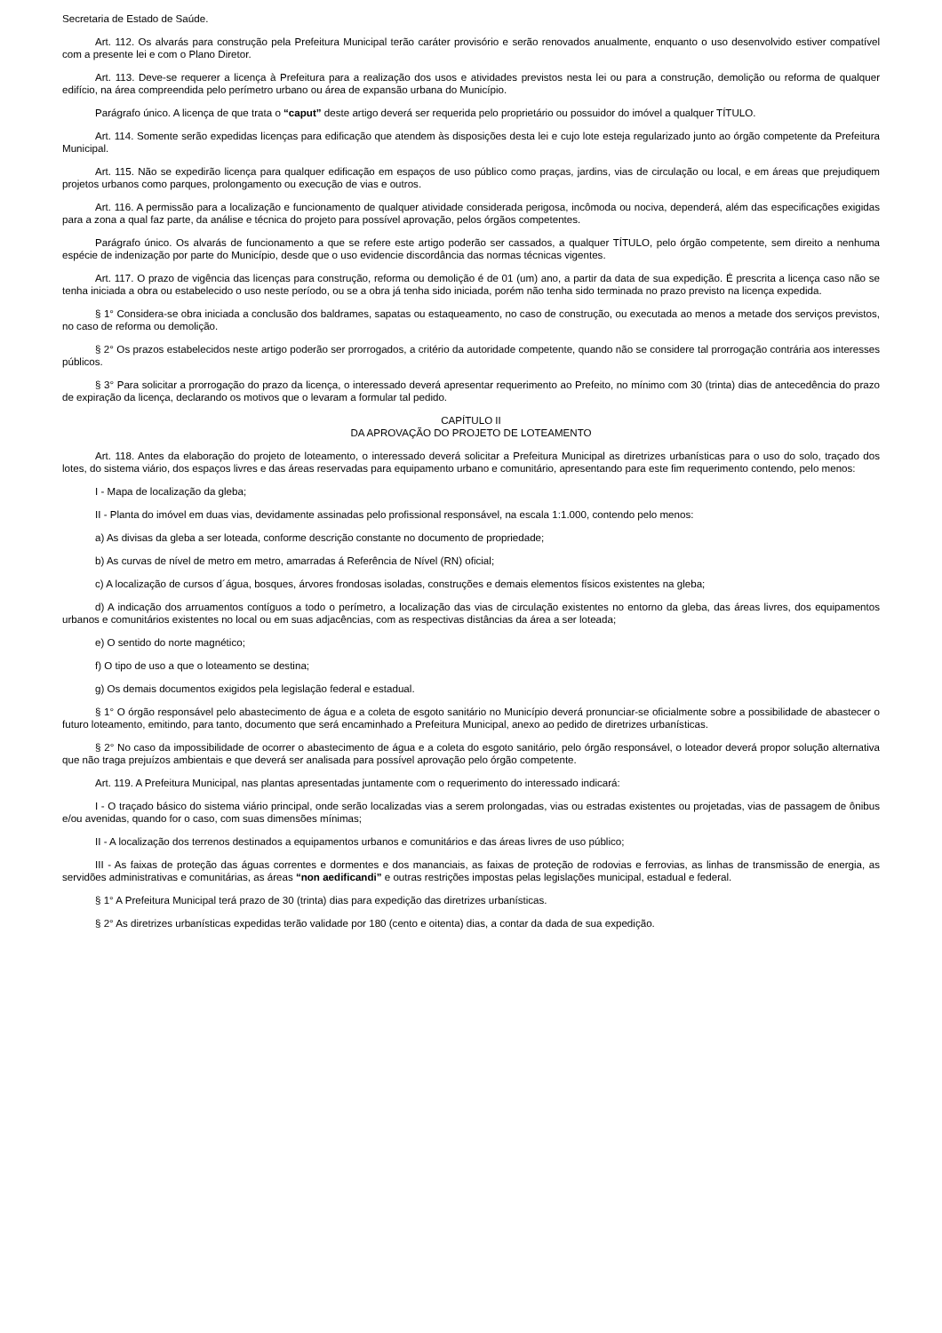Secretaria de Estado de Saúde.
Art. 112. Os alvarás para construção pela Prefeitura Municipal terão caráter provisório e serão renovados anualmente, enquanto o uso desenvolvido estiver compatível com a presente lei e com o Plano Diretor.
Art. 113. Deve-se requerer a licença à Prefeitura para a realização dos usos e atividades previstos nesta lei ou para a construção, demolição ou reforma de qualquer edifício, na área compreendida pelo perímetro urbano ou área de expansão urbana do Município.
Parágrafo único. A licença de que trata o “caput” deste artigo deverá ser requerida pelo proprietário ou possuidor do imóvel a qualquer TÍTULO.
Art. 114. Somente serão expedidas licenças para edificação que atendem às disposições desta lei e cujo lote esteja regularizado junto ao órgão competente da Prefeitura Municipal.
Art. 115. Não se expedirão licença para qualquer edificação em espaços de uso público como praças, jardins, vias de circulação ou local, e em áreas que prejudiquem projetos urbanos como parques, prolongamento ou execução de vias e outros.
Art. 116. A permissão para a localização e funcionamento de qualquer atividade considerada perigosa, incômoda ou nociva, dependerá, além das especificações exigidas para a zona a qual faz parte, da análise e técnica do projeto para possível aprovação, pelos órgãos competentes.
Parágrafo único. Os alvarás de funcionamento a que se refere este artigo poderão ser cassados, a qualquer TÍTULO, pelo órgão competente, sem direito a nenhuma espécie de indenização por parte do Município, desde que o uso evidencie discordância das normas técnicas vigentes.
Art. 117. O prazo de vigência das licenças para construção, reforma ou demolição é de 01 (um) ano, a partir da data de sua expedição. É prescrita a licença caso não se tenha iniciada a obra ou estabelecido o uso neste período, ou se a obra já tenha sido iniciada, porém não tenha sido terminada no prazo previsto na licença expedida.
§ 1° Considera-se obra iniciada a conclusão dos baldrames, sapatas ou estaqueamento, no caso de construção, ou executada ao menos a metade dos serviços previstos, no caso de reforma ou demolição.
§ 2° Os prazos estabelecidos neste artigo poderão ser prorrogados, a critério da autoridade competente, quando não se considere tal prorrogação contrária aos interesses públicos.
§ 3° Para solicitar a prorrogação do prazo da licença, o interessado deverá apresentar requerimento ao Prefeito, no mínimo com 30 (trinta) dias de antecedência do prazo de expiração da licença, declarando os motivos que o levaram a formular tal pedido.
CAPÍTULO II
DA APROVAÇÃO DO PROJETO DE LOTEAMENTO
Art. 118. Antes da elaboração do projeto de loteamento, o interessado deverá solicitar a Prefeitura Municipal as diretrizes urbanísticas para o uso do solo, traçado dos lotes, do sistema viário, dos espaços livres e das áreas reservadas para equipamento urbano e comunitário, apresentando para este fim requerimento contendo, pelo menos:
I - Mapa de localização da gleba;
II - Planta do imóvel em duas vias, devidamente assinadas pelo profissional responsável, na escala 1:1.000, contendo pelo menos:
a) As divisas da gleba a ser loteada, conforme descrição constante no documento de propriedade;
b) As curvas de nível de metro em metro, amarradas á Referência de Nível (RN) oficial;
c) A localização de cursos d´água, bosques, árvores frondosas isoladas, construções e demais elementos físicos existentes na gleba;
d) A indicação dos arruamentos contíguos a todo o perímetro, a localização das vias de circulação existentes no entorno da gleba, das áreas livres, dos equipamentos urbanos e comunitários existentes no local ou em suas adjacências, com as respectivas distâncias da área a ser loteada;
e) O sentido do norte magnético;
f) O tipo de uso a que o loteamento se destina;
g) Os demais documentos exigidos pela legislação federal e estadual.
§ 1° O órgão responsável pelo abastecimento de água e a coleta de esgoto sanitário no Município deverá pronunciar-se oficialmente sobre a possibilidade de abastecer o futuro loteamento, emitindo, para tanto, documento que será encaminhado a Prefeitura Municipal, anexo ao pedido de diretrizes urbanísticas.
§ 2° No caso da impossibilidade de ocorrer o abastecimento de água e a coleta do esgoto sanitário, pelo órgão responsável, o loteador deverá propor solução alternativa que não traga prejuízos ambientais e que deverá ser analisada para possível aprovação pelo órgão competente.
Art. 119. A Prefeitura Municipal, nas plantas apresentadas juntamente com o requerimento do interessado indicará:
I - O traçado básico do sistema viário principal, onde serão localizadas vias a serem prolongadas, vias ou estradas existentes ou projetadas, vias de passagem de ônibus e/ou avenidas, quando for o caso, com suas dimensões mínimas;
II - A localização dos terrenos destinados a equipamentos urbanos e comunitários e das áreas livres de uso público;
III - As faixas de proteção das águas correntes e dormentes e dos mananciais, as faixas de proteção de rodovias e ferrovias, as linhas de transmissão de energia, as servidões administrativas e comunitárias, as áreas “non aedificandi” e outras restrições impostas pelas legislações municipal, estadual e federal.
§ 1° A Prefeitura Municipal terá prazo de 30 (trinta) dias para expedição das diretrizes urbanísticas.
§ 2° As diretrizes urbanísticas expedidas terão validade por 180 (cento e oitenta) dias, a contar da dada de sua expedição.